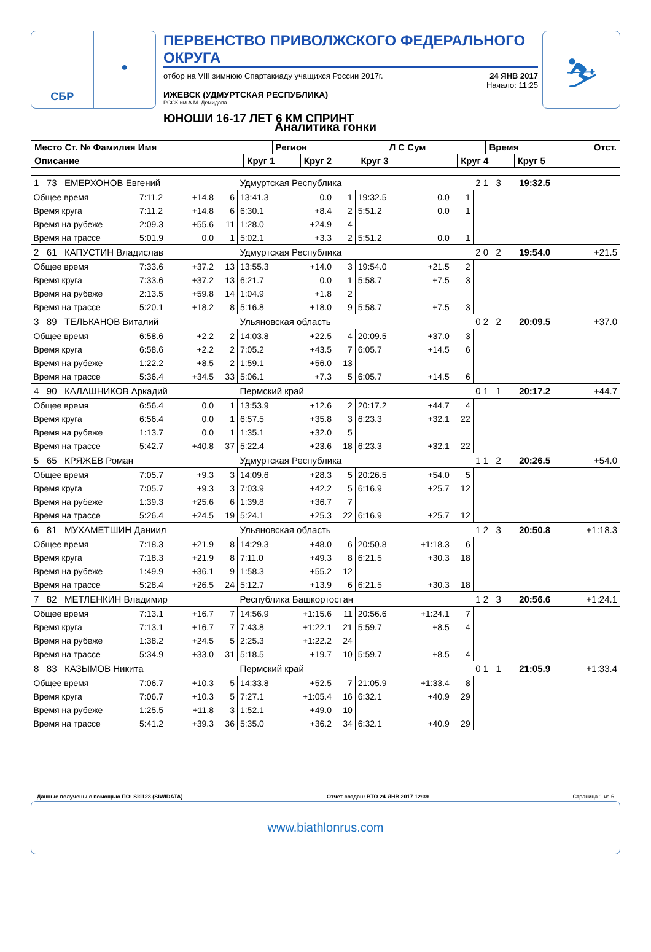СБР ●
ПЕРВЕНСТВО ПРИВОЛЖСКОГО ФЕДЕРАЛЬНОГО ОКРУГА
отбор на VIII зимнюю Спартакиаду учащихся России 2017г. 24 ЯНВ 2017
Начало: 11:25
ИЖЕВСК (УДМУРТСКАЯ РЕСПУБЛИКА)
РССК им.А.М. Демидова
ЮНОШИ 16-17 ЛЕТ 6 КМ СПРИНТ
⛷
Аналитика гонки
| Место Ст. № Фамилия Имя | | Регион | | | Л С Сум | | Время | | Отст. |
| --- | --- | --- | --- | --- | --- | --- | --- | --- | --- |
| Описание | Круг 1 | | Круг 2 | Круг 3 | | Круг 4 | | Круг 5 | |
| 1 73 ЕМЕРХОНОВ Евгений | | | | Удмуртская Республика | | | | | | 2 1 3 | 19:32.5 | |
| Общее время | 7:11.2 | +14.8 | 6 | 13:41.3 | 0.0 | 1 | 19:32.5 | 0.0 | 1 | | | |
| Время круга | 7:11.2 | +14.8 | 6 | 6:30.1 | +8.4 | 2 | 5:51.2 | 0.0 | 1 | | | |
| Время на рубеже | 2:09.3 | +55.6 | 11 | 1:28.0 | +24.9 | 4 | | | | | | |
| Время на трассе | 5:01.9 | 0.0 | 1 | 5:02.1 | +3.3 | 2 | 5:51.2 | 0.0 | 1 | | | |
| 2 61 КАПУСТИН Владислав | | | | Удмуртская Республика | | | | | | 2 0 2 | 19:54.0 | +21.5 |
| Общее время | 7:33.6 | +37.2 | 13 | 13:55.3 | +14.0 | 3 | 19:54.0 | +21.5 | 2 | | | |
| Время круга | 7:33.6 | +37.2 | 13 | 6:21.7 | 0.0 | 1 | 5:58.7 | +7.5 | 3 | | | |
| Время на рубеже | 2:13.5 | +59.8 | 14 | 1:04.9 | +1.8 | 2 | | | | | | |
| Время на трассе | 5:20.1 | +18.2 | 8 | 5:16.8 | +18.0 | 9 | 5:58.7 | +7.5 | 3 | | | |
| 3 89 ТЕЛЬКАНОВ Виталий | | | | Ульяновская область | | | | | | 0 2 2 | 20:09.5 | +37.0 |
| Общее время | 6:58.6 | +2.2 | 2 | 14:03.8 | +22.5 | 4 | 20:09.5 | +37.0 | 3 | | | |
| Время круга | 6:58.6 | +2.2 | 2 | 7:05.2 | +43.5 | 7 | 6:05.7 | +14.5 | 6 | | | |
| Время на рубеже | 1:22.2 | +8.5 | 2 | 1:59.1 | +56.0 | 13 | | | | | | |
| Время на трассе | 5:36.4 | +34.5 | 33 | 5:06.1 | +7.3 | 5 | 6:05.7 | +14.5 | 6 | | | |
| 4 90 КАЛАШНИКОВ Аркадий | | | | Пермский край | | | | | | 0 1 1 | 20:17.2 | +44.7 |
| Общее время | 6:56.4 | 0.0 | 1 | 13:53.9 | +12.6 | 2 | 20:17.2 | +44.7 | 4 | | | |
| Время круга | 6:56.4 | 0.0 | 1 | 6:57.5 | +35.8 | 3 | 6:23.3 | +32.1 | 22 | | | |
| Время на рубеже | 1:13.7 | 0.0 | 1 | 1:35.1 | +32.0 | 5 | | | | | | |
| Время на трассе | 5:42.7 | +40.8 | 37 | 5:22.4 | +23.6 | 18 | 6:23.3 | +32.1 | 22 | | | |
| 5 65 КРЯЖЕВ Роман | | | | Удмуртская Республика | | | | | | 1 1 2 | 20:26.5 | +54.0 |
| Общее время | 7:05.7 | +9.3 | 3 | 14:09.6 | +28.3 | 5 | 20:26.5 | +54.0 | 5 | | | |
| Время круга | 7:05.7 | +9.3 | 3 | 7:03.9 | +42.2 | 5 | 6:16.9 | +25.7 | 12 | | | |
| Время на рубеже | 1:39.3 | +25.6 | 6 | 1:39.8 | +36.7 | 7 | | | | | | |
| Время на трассе | 5:26.4 | +24.5 | 19 | 5:24.1 | +25.3 | 22 | 6:16.9 | +25.7 | 12 | | | |
| 6 81 МУХАМЕТШИН Даниил | | | | Ульяновская область | | | | | | 1 2 3 | 20:50.8 | +1:18.3 |
| Общее время | 7:18.3 | +21.9 | 8 | 14:29.3 | +48.0 | 6 | 20:50.8 | +1:18.3 | 6 | | | |
| Время круга | 7:18.3 | +21.9 | 8 | 7:11.0 | +49.3 | 8 | 6:21.5 | +30.3 | 18 | | | |
| Время на рубеже | 1:49.9 | +36.1 | 9 | 1:58.3 | +55.2 | 12 | | | | | | |
| Время на трассе | 5:28.4 | +26.5 | 24 | 5:12.7 | +13.9 | 6 | 6:21.5 | +30.3 | 18 | | | |
| 7 82 МЕТЛЕНКИН Владимир | | | | Республика Башкортостан | | | | | | 1 2 3 | 20:56.6 | +1:24.1 |
| Общее время | 7:13.1 | +16.7 | 7 | 14:56.9 | +1:15.6 | 11 | 20:56.6 | +1:24.1 | 7 | | | |
| Время круга | 7:13.1 | +16.7 | 7 | 7:43.8 | +1:22.1 | 21 | 5:59.7 | +8.5 | 4 | | | |
| Время на рубеже | 1:38.2 | +24.5 | 5 | 2:25.3 | +1:22.2 | 24 | | | | | | |
| Время на трассе | 5:34.9 | +33.0 | 31 | 5:18.5 | +19.7 | 10 | 5:59.7 | +8.5 | 4 | | | |
| 8 83 КАЗЫМОВ Никита | | | | Пермский край | | | | | | 0 1 1 | 21:05.9 | +1:33.4 |
| Общее время | 7:06.7 | +10.3 | 5 | 14:33.8 | +52.5 | 7 | 21:05.9 | +1:33.4 | 8 | | | |
| Время круга | 7:06.7 | +10.3 | 5 | 7:27.1 | +1:05.4 | 16 | 6:32.1 | +40.9 | 29 | | | |
| Время на рубеже | 1:25.5 | +11.8 | 3 | 1:52.1 | +49.0 | 10 | | | | | | |
| Время на трассе | 5:41.2 | +39.3 | 36 | 5:35.0 | +36.2 | 34 | 6:32.1 | +40.9 | 29 | | | |
Данные получены с помощью ПО: Ski123 (SIWIDATA) Отчет создан: ВТО 24 ЯНВ 2017 12:39 Страница 1 из 6
www.biathlonrus.com